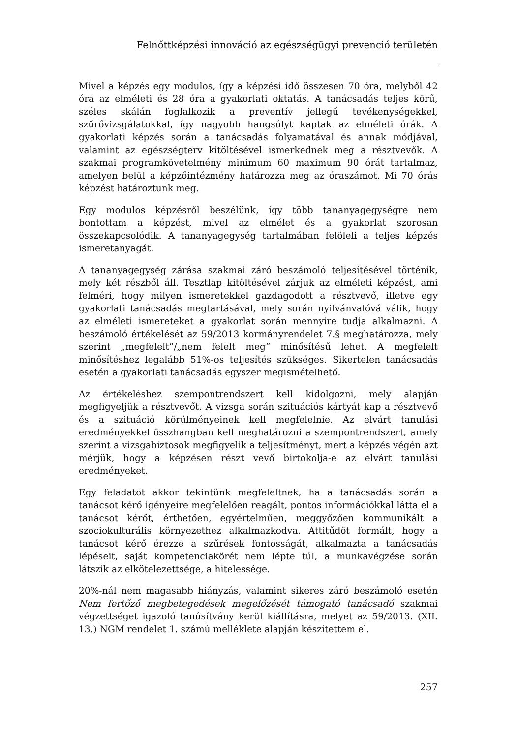Felnőttképzési innováció az egészségügyi prevenció területén
Mivel a képzés egy modulos, így a képzési idő összesen 70 óra, melyből 42 óra az elméleti és 28 óra a gyakorlati oktatás. A tanácsadás teljes körű, széles skálán foglalkozik a preventív jellegű tevékenységekkel, szűrővizsgálatokkal, így nagyobb hangsúlyt kaptak az elméleti órák. A gyakorlati képzés során a tanácsadás folyamatával és annak módjával, valamint az egészségterv kitöltésével ismerkednek meg a résztvevők. A szakmai programkövetelmény minimum 60 maximum 90 órát tartalmaz, amelyen belül a képzőintézmény határozza meg az óraszámot. Mi 70 órás képzést határoztunk meg.
Egy modulos képzésről beszélünk, így több tananyagegységre nem bontottam a képzést, mivel az elmélet és a gyakorlat szorosan összekapcsolódik. A tananyagegység tartalmában felöleli a teljes képzés ismeretanyagát.
A tananyagegység zárása szakmai záró beszámoló teljesítésével történik, mely két részből áll. Tesztlap kitöltésével zárjuk az elméleti képzést, ami felméri, hogy milyen ismeretekkel gazdagodott a résztvevő, illetve egy gyakorlati tanácsadás megtartásával, mely során nyilvánvalóvá válik, hogy az elméleti ismereteket a gyakorlat során mennyire tudja alkalmazni. A beszámoló értékelését az 59/2013 kormányrendelet 7.§ meghatározza, mely szerint „megfelelt”/„nem felelt meg” minősítésű lehet. A megfelelt minősítéshez legalább 51%-os teljesítés szükséges. Sikertelen tanácsadás esetén a gyakorlati tanácsadás egyszer megismételhető.
Az értékeléshez szempontrendszert kell kidolgozni, mely alapján megfigyeljük a résztvevőt. A vizsga során szituációs kártyát kap a résztvevő és a szituáció körülményeinek kell megfelelnie. Az elvárt tanulási eredményekkel összhangban kell meghatározni a szempontrendszert, amely szerint a vizsgabiztosok megfigyelik a teljesítményt, mert a képzés végén azt mérjük, hogy a képzésen részt vevő birtokolja-e az elvárt tanulási eredményeket.
Egy feladatot akkor tekintünk megfeleltnek, ha a tanácsadás során a tanácsot kérő igényeire megfelelően reagált, pontos információkkal látta el a tanácsot kérőt, érthetően, egyértelműen, meggyőzően kommunikált a szociokulturális környezethez alkalmazkodva. Attitűdöt formált, hogy a tanácsot kérő érezze a szűrések fontosságát, alkalmazta a tanácsadás lépéseit, saját kompetenciakörét nem lépte túl, a munkavégzése során látszik az elkötelezettsége, a hitelessége.
20%-nál nem magasabb hiányzás, valamint sikeres záró beszámoló esetén Nem fertőző megbetegedések megelőzését támogató tanácsadó szakmai végzettséget igazoló tanúsítvány kerül kiállításra, melyet az 59/2013. (XII. 13.) NGM rendelet 1. számú melléklete alapján készítettem el.
257